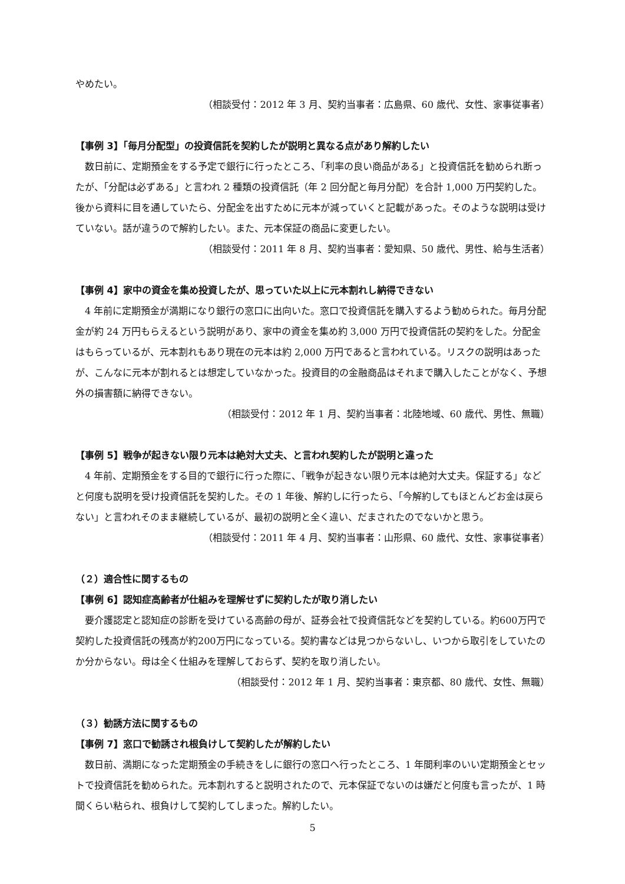やめたい。
（相談受付：2012 年 3 月、契約当事者：広島県、60 歳代、女性、家事従事者）
【事例 3】「毎月分配型」の投資信託を契約したが説明と異なる点があり解約したい
数日前に、定期預金をする予定で銀行に行ったところ、「利率の良い商品がある」と投資信託を勧められ断ったが、「分配は必ずある」と言われ 2 種類の投資信託（年 2 回分配と毎月分配）を合計 1,000 万円契約した。後から資料に目を通していたら、分配金を出すために元本が減っていくと記載があった。そのような説明は受けていない。話が違うので解約したい。また、元本保証の商品に変更したい。
（相談受付：2011 年 8 月、契約当事者：愛知県、50 歳代、男性、給与生活者）
【事例 4】家中の資金を集め投資したが、思っていた以上に元本割れし納得できない
4 年前に定期預金が満期になり銀行の窓口に出向いた。窓口で投資信託を購入するよう勧められた。毎月分配金が約 24 万円もらえるという説明があり、家中の資金を集め約 3,000 万円で投資信託の契約をした。分配金はもらっているが、元本割れもあり現在の元本は約 2,000 万円であると言われている。リスクの説明はあったが、こんなに元本が割れるとは想定していなかった。投資目的の金融商品はそれまで購入したことがなく、予想外の損害額に納得できない。
（相談受付：2012 年 1 月、契約当事者：北陸地域、60 歳代、男性、無職）
【事例 5】戦争が起きない限り元本は絶対大丈夫、と言われ契約したが説明と違った
4 年前、定期預金をする目的で銀行に行った際に、「戦争が起きない限り元本は絶対大丈夫。保証する」などと何度も説明を受け投資信託を契約した。その 1 年後、解約しに行ったら、「今解約してもほとんどお金は戻らない」と言われそのまま継続しているが、最初の説明と全く違い、だまされたのでないかと思う。
（相談受付：2011 年 4 月、契約当事者：山形県、60 歳代、女性、家事従事者）
（２）適合性に関するもの
【事例 6】認知症高齢者が仕組みを理解せずに契約したが取り消したい
要介護認定と認知症の診断を受けている高齢の母が、証券会社で投資信託などを契約している。約600万円で契約した投資信託の残高が約200万円になっている。契約書などは見つからないし、いつから取引をしていたのか分からない。母は全く仕組みを理解しておらず、契約を取り消したい。
（相談受付：2012 年 1 月、契約当事者：東京都、80 歳代、女性、無職）
（３）勧誘方法に関するもの
【事例 7】窓口で勧誘され根負けして契約したが解約したい
数日前、満期になった定期預金の手続きをしに銀行の窓口へ行ったところ、1 年間利率のいい定期預金とセットで投資信託を勧められた。元本割れすると説明されたので、元本保証でないのは嫌だと何度も言ったが、1 時間くらい粘られ、根負けして契約してしまった。解約したい。
5